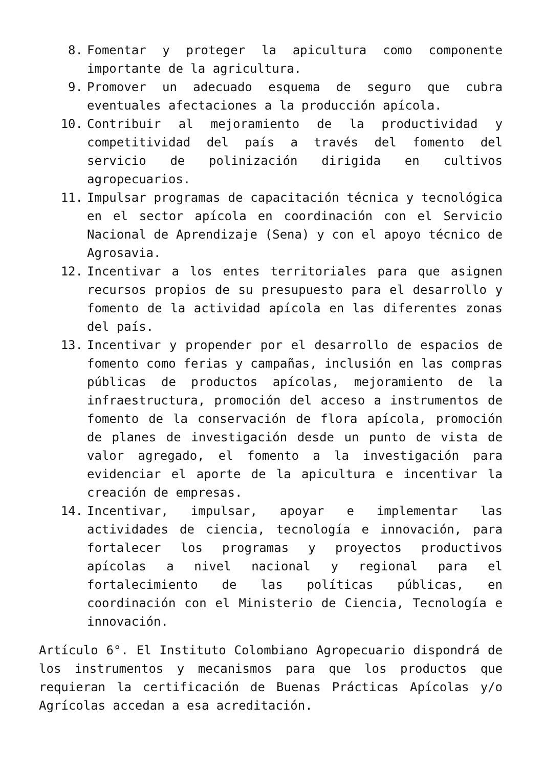8. Fomentar y proteger la apicultura como componente importante de la agricultura.
9. Promover un adecuado esquema de seguro que cubra eventuales afectaciones a la producción apícola.
10. Contribuir al mejoramiento de la productividad y competitividad del país a través del fomento del servicio de polinización dirigida en cultivos agropecuarios.
11. Impulsar programas de capacitación técnica y tecnológica en el sector apícola en coordinación con el Servicio Nacional de Aprendizaje (Sena) y con el apoyo técnico de Agrosavia.
12. Incentivar a los entes territoriales para que asignen recursos propios de su presupuesto para el desarrollo y fomento de la actividad apícola en las diferentes zonas del país.
13. Incentivar y propender por el desarrollo de espacios de fomento como ferias y campañas, inclusión en las compras públicas de productos apícolas, mejoramiento de la infraestructura, promoción del acceso a instrumentos de fomento de la conservación de flora apícola, promoción de planes de investigación desde un punto de vista de valor agregado, el fomento a la investigación para evidenciar el aporte de la apicultura e incentivar la creación de empresas.
14. Incentivar, impulsar, apoyar e implementar las actividades de ciencia, tecnología e innovación, para fortalecer los programas y proyectos productivos apícolas a nivel nacional y regional para el fortalecimiento de las políticas públicas, en coordinación con el Ministerio de Ciencia, Tecnología e innovación.
Artículo 6°. El Instituto Colombiano Agropecuario dispondrá de los instrumentos y mecanismos para que los productos que requieran la certificación de Buenas Prácticas Apícolas y/o Agrícolas accedan a esa acreditación.